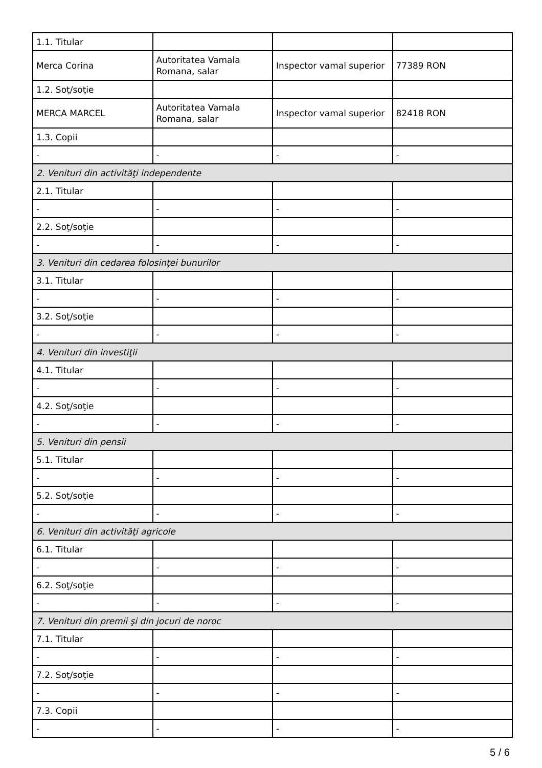| 1.1. Titular | | | |
| Merca Corina | Autoritatea Vamala Romana, salar | Inspector vamal superior | 77389 RON |
| 1.2. Soţ/soţie | | | |
| MERCA MARCEL | Autoritatea Vamala Romana, salar | Inspector vamal superior | 82418 RON |
| 1.3. Copii | | | |
| - | - | - | - |
| 2. Venituri din activităţi independente | | | |
| 2.1. Titular | | | |
| - | - | - | - |
| 2.2. Soţ/soţie | | | |
| - | - | - | - |
| 3. Venituri din cedarea folosinţei bunurilor | | | |
| 3.1. Titular | | | |
| - | - | - | - |
| 3.2. Soţ/soţie | | | |
| - | - | - | - |
| 4. Venituri din investiţii | | | |
| 4.1. Titular | | | |
| - | - | - | - |
| 4.2. Soţ/soţie | | | |
| - | - | - | - |
| 5. Venituri din pensii | | | |
| 5.1. Titular | | | |
| - | - | - | - |
| 5.2. Soţ/soţie | | | |
| - | - | - | - |
| 6. Venituri din activităţi agricole | | | |
| 6.1. Titular | | | |
| - | - | - | - |
| 6.2. Soţ/soţie | | | |
| - | - | - | - |
| 7. Venituri din premii şi din jocuri de noroc | | | |
| 7.1. Titular | | | |
| - | - | - | - |
| 7.2. Soţ/soţie | | | |
| - | - | - | - |
| 7.3. Copii | | | |
| - | - | - | - |
5 / 6